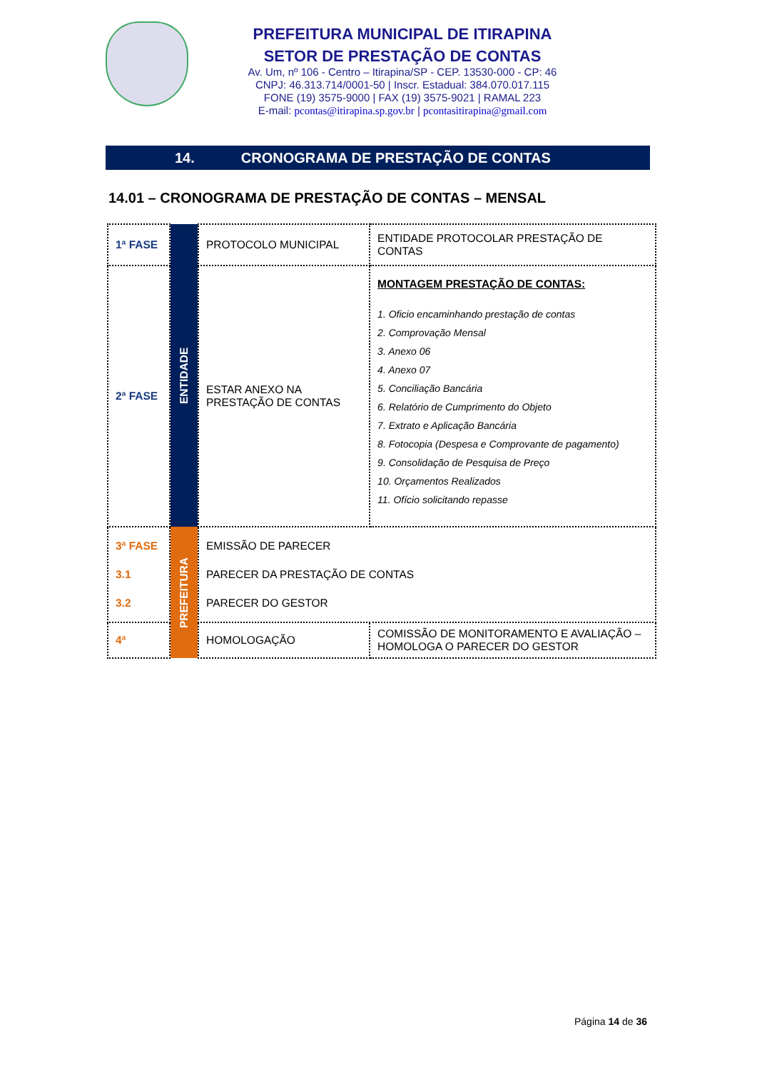PREFEITURA MUNICIPAL DE ITIRAPINA
SETOR DE PRESTAÇÃO DE CONTAS
Av. Um, nº 106 - Centro – Itirapina/SP - CEP. 13530-000 - CP: 46
CNPJ: 46.313.714/0001-50 | Inscr. Estadual: 384.070.017.115
FONE (19) 3575-9000 | FAX (19) 3575-9021 | RAMAL 223
E-mail: pcontas@itirapina.sp.gov.br | pcontasitirapina@gmail.com
14. CRONOGRAMA DE PRESTAÇÃO DE CONTAS
14.01 – CRONOGRAMA DE PRESTAÇÃO DE CONTAS – MENSAL
| 1ª FASE | ENTIDADE | PROTOCOLO MUNICIPAL | ENTIDADE PROTOCOLAR PRESTAÇÃO DE CONTAS |
| 2ª FASE | | ESTAR ANEXO NA PRESTAÇÃO DE CONTAS | MONTAGEM PRESTAÇÃO DE CONTAS: 1. Oficio encaminhando prestação de contas 2. Comprovação Mensal 3. Anexo 06 4. Anexo 07 5. Conciliação Bancária 6. Relatório de Cumprimento do Objeto 7. Extrato e Aplicação Bancária 8. Fotocopia (Despesa e Comprovante de pagamento) 9. Consolidação de Pesquisa de Preço 10. Orçamentos Realizados 11. Ofício solicitando repasse |
| 3ª FASE 3.1 3.2 | PREFEITURA | EMISSÃO DE PARECER PARECER DA PRESTAÇÃO DE CONTAS PARECER DO GESTOR | |
| 4ª | | HOMOLOGAÇÃO | COMISSÃO DE MONITORAMENTO E AVALIAÇÃO – HOMOLOGA O PARECER DO GESTOR |
Página 14 de 36